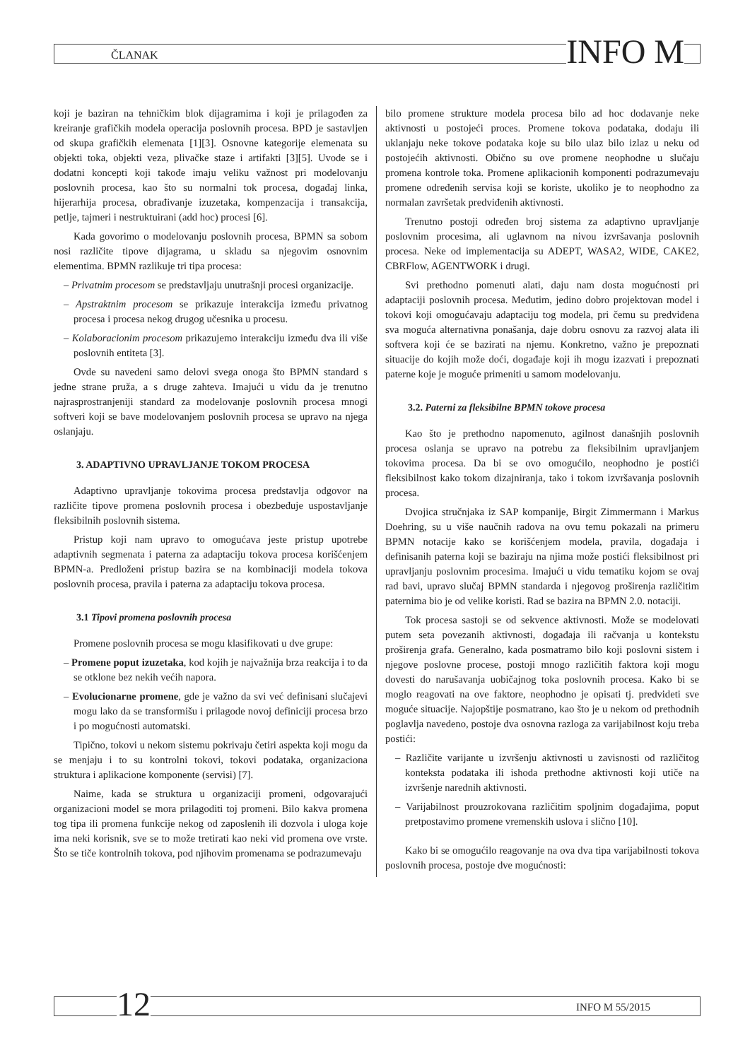ČLANAK INFO M
koji je baziran na tehničkim blok dijagramima i koji je prilagođen za kreiranje grafičkih modela operacija poslovnih procesa. BPD je sastavljen od skupa grafičkih elemenata [1][3]. Osnovne kategorije elemenata su objekti toka, objekti veza, plivačke staze i artifakti [3][5]. Uvode se i dodatni koncepti koji takođe imaju veliku važnost pri modelovanju poslovnih procesa, kao što su normalni tok procesa, događaj linka, hijerarhija procesa, obrađivanje izuzetaka, kompenzacija i transakcija, petlje, tajmeri i nestruktuirani (add hoc) procesi [6].
Kada govorimo o modelovanju poslovnih procesa, BPMN sa sobom nosi različite tipove dijagrama, u skladu sa njegovim osnovnim elementima. BPMN razlikuje tri tipa procesa:
– Privatnim procesom se predstavljaju unutrašnji procesi organizacije.
– Apstraktnim procesom se prikazuje interakcija između privatnog procesa i procesa nekog drugog učesnika u procesu.
– Kolaboracionim procesom prikazujemo interakciju između dva ili više poslovnih entiteta [3].
Ovde su navedeni samo delovi svega onoga što BPMN standard s jedne strane pruža, a s druge zahteva. Imajući u vidu da je trenutno najrasprostranjeniji standard za modelovanje poslovnih procesa mnogi softveri koji se bave modelovanjem poslovnih procesa se upravo na njega oslanjaju.
3. ADAPTIVNO UPRAVLJANJE TOKOM PROCESA
Adaptivno upravljanje tokovima procesa predstavlja odgovor na različite tipove promena poslovnih procesa i obezbeđuje uspostavljanje fleksibilnih poslovnih sistema.
Pristup koji nam upravo to omogućava jeste pristup upotrebe adaptivnih segmenata i paterna za adaptaciju tokova procesa korišćenjem BPMN-a. Predloženi pristup bazira se na kombinaciji modela tokova poslovnih procesa, pravila i paterna za adaptaciju tokova procesa.
3.1 Tipovi promena poslovnih procesa
Promene poslovnih procesa se mogu klasifikovati u dve grupe:
– Promene poput izuzetaka, kod kojih je najvažnija brza reakcija i to da se otklone bez nekih većih napora.
– Evolucionarne promene, gde je važno da svi već definisani slučajevi mogu lako da se transformišu i prilagode novoj definiciji procesa brzo i po mogućnosti automatski.
Tipično, tokovi u nekom sistemu pokrivaju četiri aspekta koji mogu da se menjaju i to su kontrolni tokovi, tokovi podataka, organizaciona struktura i aplikacione komponente (servisi) [7].
Naime, kada se struktura u organizaciji promeni, odgovarajući organizacioni model se mora prilagoditi toj promeni. Bilo kakva promena tog tipa ili promena funkcije nekog od zaposlenih ili dozvola i uloga koje ima neki korisnik, sve se to može tretirati kao neki vid promena ove vrste. Što se tiče kontrolnih tokova, pod njihovim promenama se podrazumevaju
bilo promene strukture modela procesa bilo ad hoc dodavanje neke aktivnosti u postojeći proces. Promene tokova podataka, dodaju ili uklanjaju neke tokove podataka koje su bilo ulaz bilo izlaz u neku od postojećih aktivnosti. Obično su ove promene neophodne u slučaju promena kontrole toka. Promene aplikacionih komponenti podrazumevaju promene određenih servisa koji se koriste, ukoliko je to neophodno za normalan završetak predviđenih aktivnosti.
Trenutno postoji određen broj sistema za adaptivno upravljanje poslovnim procesima, ali uglavnom na nivou izvršavanja poslovnih procesa. Neke od implementacija su ADEPT, WASA2, WIDE, CAKE2, CBRFlow, AGENTWORK i drugi.
Svi prethodno pomenuti alati, daju nam dosta mogućnosti pri adaptaciji poslovnih procesa. Međutim, jedino dobro projektovan model i tokovi koji omogućavaju adaptaciju tog modela, pri čemu su predviđena sva moguća alternativna ponašanja, daje dobru osnovu za razvoj alata ili softvera koji će se bazirati na njemu. Konkretno, važno je prepoznati situacije do kojih može doći, događaje koji ih mogu izazvati i prepoznati paterne koje je moguće primeniti u samom modelovanju.
3.2. Paterni za fleksibilne BPMN tokove procesa
Kao što je prethodno napomenuto, agilnost današnjih poslovnih procesa oslanja se upravo na potrebu za fleksibilnim upravljanjem tokovima procesa. Da bi se ovo omogućilo, neophodno je postići fleksibilnost kako tokom dizajniranja, tako i tokom izvršavanja poslovnih procesa.
Dvojica stručnjaka iz SAP kompanije, Birgit Zimmermann i Markus Doehring, su u više naučnih radova na ovu temu pokazali na primeru BPMN notacije kako se korišćenjem modela, pravila, događaja i definisanih paterna koji se baziraju na njima može postići fleksibilnost pri upravljanju poslovnim procesima. Imajući u vidu tematiku kojom se ovaj rad bavi, upravo slučaj BPMN standarda i njegovog proširenja različitim paternima bio je od velike koristi. Rad se bazira na BPMN 2.0. notaciji.
Tok procesa sastoji se od sekvence aktivnosti. Može se modelovati putem seta povezanih aktivnosti, događaja ili račvanja u kontekstu proširenja grafa. Generalno, kada posmatramo bilo koji poslovni sistem i njegove poslovne procese, postoji mnogo različitih faktora koji mogu dovesti do narušavanja uobičajnog toka poslovnih procesa. Kako bi se moglo reagovati na ove faktore, neophodno je opisati tj. predvideti sve moguće situacije. Najopštije posmatrano, kao što je u nekom od prethodnih poglavlja navedeno, postoje dva osnovna razloga za varijabilnost koju treba postići:
– Različite varijante u izvršenju aktivnosti u zavisnosti od različitog konteksta podataka ili ishoda prethodne aktivnosti koji utiče na izvršenje narednih aktivnosti.
– Varijabilnost prouzrokovana različitim spoljnim događajima, poput pretpostavimo promene vremenskih uslova i slično [10].
Kako bi se omogućilo reagovanje na ova dva tipa varijabilnosti tokova poslovnih procesa, postoje dve mogućnosti:
12 INFO M 55/2015